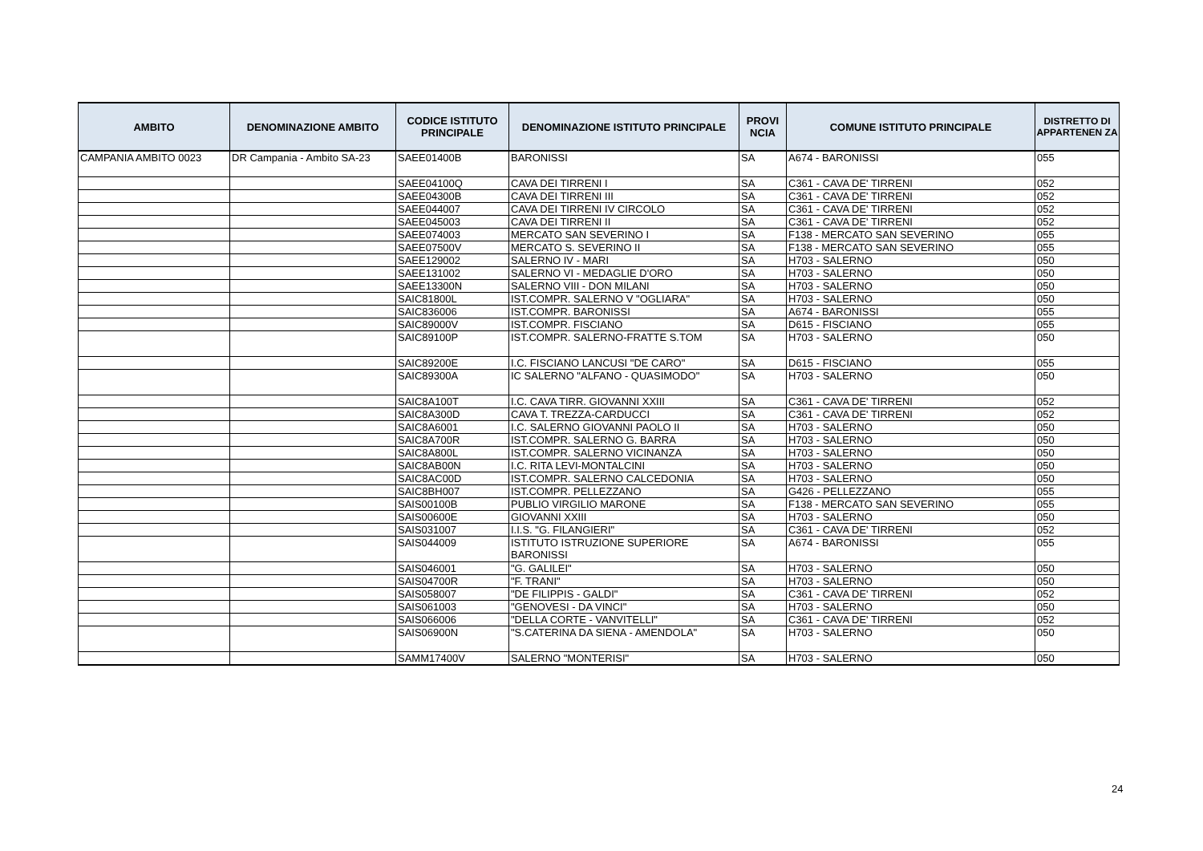| AMBITO | DENOMINAZIONE AMBITO | CODICE ISTITUTO PRINCIPALE | DENOMINAZIONE ISTITUTO PRINCIPALE | PROVI NCIA | COMUNE ISTITUTO PRINCIPALE | DISTRETTO DI APPARTENEN ZA |
| --- | --- | --- | --- | --- | --- | --- |
| CAMPANIA AMBITO 0023 | DR Campania - Ambito SA-23 | SAEE01400B | BARONISSI | SA | A674 - BARONISSI | 055 |
| | | SAEE04100Q | CAVA DEI TIRRENI I | SA | C361 - CAVA DE' TIRRENI | 052 |
| | | SAEE04300B | CAVA DEI TIRRENI III | SA | C361 - CAVA DE' TIRRENI | 052 |
| | | SAEE044007 | CAVA DEI TIRRENI IV CIRCOLO | SA | C361 - CAVA DE' TIRRENI | 052 |
| | | SAEE045003 | CAVA DEI TIRRENI II | SA | C361 - CAVA DE' TIRRENI | 052 |
| | | SAEE074003 | MERCATO SAN SEVERINO I | SA | F138 - MERCATO SAN SEVERINO | 055 |
| | | SAEE07500V | MERCATO S. SEVERINO II | SA | F138 - MERCATO SAN SEVERINO | 055 |
| | | SAEE129002 | SALERNO IV - MARI | SA | H703 - SALERNO | 050 |
| | | SAEE131002 | SALERNO VI - MEDAGLIE D'ORO | SA | H703 - SALERNO | 050 |
| | | SAEE13300N | SALERNO VIII - DON MILANI | SA | H703 - SALERNO | 050 |
| | | SAIC81800L | IST.COMPR. SALERNO V "OGLIARA" | SA | H703 - SALERNO | 050 |
| | | SAIC836006 | IST.COMPR. BARONISSI | SA | A674 - BARONISSI | 055 |
| | | SAIC89000V | IST.COMPR. FISCIANO | SA | D615 - FISCIANO | 055 |
| | | SAIC89100P | IST.COMPR. SALERNO-FRATTE S.TOM | SA | H703 - SALERNO | 050 |
| | | SAIC89200E | I.C. FISCIANO LANCUSI "DE CARO" | SA | D615 - FISCIANO | 055 |
| | | SAIC89300A | IC SALERNO "ALFANO - QUASIMODO" | SA | H703 - SALERNO | 050 |
| | | SAIC8A100T | I.C. CAVA TIRR. GIOVANNI XXIII | SA | C361 - CAVA DE' TIRRENI | 052 |
| | | SAIC8A300D | CAVA T. TREZZA-CARDUCCI | SA | C361 - CAVA DE' TIRRENI | 052 |
| | | SAIC8A6001 | I.C. SALERNO GIOVANNI PAOLO II | SA | H703 - SALERNO | 050 |
| | | SAIC8A700R | IST.COMPR. SALERNO G. BARRA | SA | H703 - SALERNO | 050 |
| | | SAIC8A800L | IST.COMPR. SALERNO VICINANZA | SA | H703 - SALERNO | 050 |
| | | SAIC8AB00N | I.C. RITA LEVI-MONTALCINI | SA | H703 - SALERNO | 050 |
| | | SAIC8AC00D | IST.COMPR. SALERNO CALCEDONIA | SA | H703 - SALERNO | 050 |
| | | SAIC8BH007 | IST.COMPR. PELLEZZANO | SA | G426 - PELLEZZANO | 055 |
| | | SAIS00100B | PUBLIO VIRGILIO MARONE | SA | F138 - MERCATO SAN SEVERINO | 055 |
| | | SAIS00600E | GIOVANNI XXIII | SA | H703 - SALERNO | 050 |
| | | SAIS031007 | I.I.S. "G. FILANGIERI" | SA | C361 - CAVA DE' TIRRENI | 052 |
| | | SAIS044009 | ISTITUTO ISTRUZIONE SUPERIORE BARONISSI | SA | A674 - BARONISSI | 055 |
| | | SAIS046001 | "G. GALILEI" | SA | H703 - SALERNO | 050 |
| | | SAIS04700R | "F. TRANI" | SA | H703 - SALERNO | 050 |
| | | SAIS058007 | "DE FILIPPIS - GALDI" | SA | C361 - CAVA DE' TIRRENI | 052 |
| | | SAIS061003 | "GENOVESI - DA VINCI" | SA | H703 - SALERNO | 050 |
| | | SAIS066006 | "DELLA CORTE - VANVITELLI" | SA | C361 - CAVA DE' TIRRENI | 052 |
| | | SAIS06900N | "S.CATERINA DA SIENA - AMENDOLA" | SA | H703 - SALERNO | 050 |
| | | SAMM17400V | SALERNO "MONTERISI" | SA | H703 - SALERNO | 050 |
24